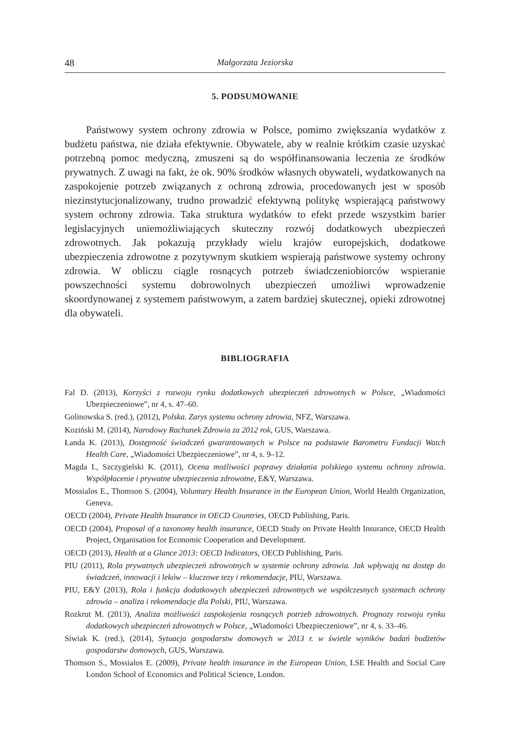48 Małgorzata Jeziorska
5. PODSUMOWANIE
Państwowy system ochrony zdrowia w Polsce, pomimo zwiększania wydatków z budżetu państwa, nie działa efektywnie. Obywatele, aby w realnie krótkim czasie uzyskać potrzebną pomoc medyczną, zmuszeni są do współfinansowania leczenia ze środków prywatnych. Z uwagi na fakt, że ok. 90% środków własnych obywateli, wydatkowanych na zaspokojenie potrzeb związanych z ochroną zdrowia, procedowanych jest w sposób niezinstytucjonalizowany, trudno prowadzić efektywną politykę wspierającą państwowy system ochrony zdrowia. Taka struktura wydatków to efekt przede wszystkim barier legislacyjnych uniemożliwiających skuteczny rozwój dodatkowych ubezpieczeń zdrowotnych. Jak pokazują przykłady wielu krajów europejskich, dodatkowe ubezpieczenia zdrowotne z pozytywnym skutkiem wspierają państwowe systemy ochrony zdrowia. W obliczu ciągle rosnących potrzeb świadczeniobiorców wspieranie powszechności systemu dobrowolnych ubezpieczeń umożliwi wprowadzenie skoordynowanej z systemem państwowym, a zatem bardziej skutecznej, opieki zdrowotnej dla obywateli.
BIBLIOGRAFIA
Fal D. (2013), Korzyści z rozwoju rynku dodatkowych ubezpieczeń zdrowotnych w Polsce, „Wiadomości Ubezpieczeniowe”, nr 4, s. 47–60.
Golinowska S. (red.), (2012), Polska. Zarys systemu ochrony zdrowia, NFZ, Warszawa.
Koziński M. (2014), Narodowy Rachunek Zdrowia za 2012 rok, GUS, Warszawa.
Łanda K. (2013), Dostępność świadczeń gwarantowanych w Polsce na podstawie Barometru Fundacji Watch Health Care, „Wiadomości Ubezpieczeniowe”, nr 4, s. 9–12.
Magda I., Szczygielski K. (2011), Ocena możliwości poprawy działania polskiego systemu ochrony zdrowia. Współpłacenie i prywatne ubezpieczenia zdrowotne, E&Y, Warszawa.
Mossialos E., Thomson S. (2004), Voluntary Health Insurance in the European Union, World Health Organization, Geneva.
OECD (2004), Private Health Insurance in OECD Countries, OECD Publishing, Paris.
OECD (2004), Proposal of a taxonomy health insurance, OECD Study on Private Health Insurance, OECD Health Project, Organisation for Economic Cooperation and Development.
OECD (2013), Health at a Glance 2013: OECD Indicators, OECD Publishing, Paris.
PIU (2011), Rola prywatnych ubezpieczeń zdrowotnych w systemie ochrony zdrowia. Jak wpływają na dostęp do świadczeń, innowacji i leków – kluczowe tezy i rekomendacje, PIU, Warszawa.
PIU, E&Y (2013), Rola i funkcja dodatkowych ubezpieczeń zdrowotnych we współczesnych systemach ochrony zdrowia – analiza i rekomendacje dla Polski, PIU, Warszawa.
Rozkrut M. (2013), Analiza możliwości zaspokojenia rosnących potrzeb zdrowotnych. Prognozy rozwoju rynku dodatkowych ubezpieczeń zdrowotnych w Polsce, „Wiadomości Ubezpieczeniowe”, nr 4, s. 33–46.
Siwiak K. (red.), (2014), Sytuacja gospodarstw domowych w 2013 r. w świetle wyników badań budżetów gospodarstw domowych, GUS, Warszawa.
Thomson S., Mossialos E. (2009), Private health insurance in the European Union, LSE Health and Social Care London School of Economics and Political Science, London.